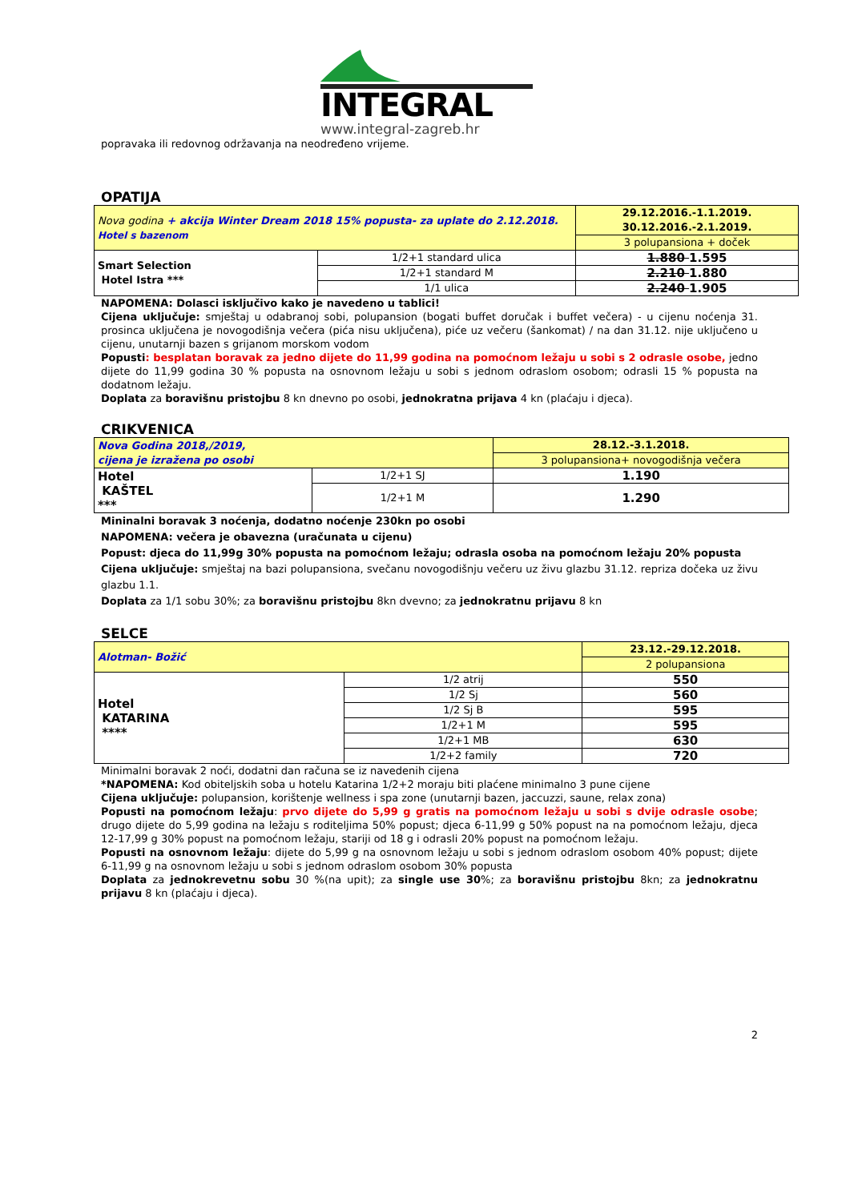INTEGRAL
www.integral-zagreb.hr
popravaka ili redovnog održavanja na neodređeno vrijeme.
OPATIJA
| Nova godina + akcija Winter Dream 2018 15% popusta- za uplate do 2.12.2018. Hotel s bazenom | | 29.12.2016.-1.1.2019. 30.12.2016.-2.1.2019. |
| | | 3 polupansiona + doček |
| Smart Selection Hotel Istra *** | 1/2+1 standard ulica | 1.880 1.595 |
| | 1/2+1 standard M | 2.210 1.880 |
| | 1/1 ulica | 2.240 1.905 |
NAPOMENA: Dolasci isključivo kako je navedeno u tablici!
Cijena uključuje: smještaj u odabranoj sobi, polupansion (bogati buffet doručak i buffet večera) - u cijenu noćenja 31. prosinca uključena je novogodišnja večera (pića nisu uključena), piće uz večeru (šankomat) / na dan 31.12. nije uključeno u cijenu, unutarnji bazen s grijanom morskom vodom
Popusti: besplatan boravak za jedno dijete do 11,99 godina na pomoćnom ležaju u sobi s 2 odrasle osobe, jedno dijete do 11,99 godina 30 % popusta na osnovnom ležaju u sobi s jednom odraslom osobom; odrasli 15 % popusta na dodatnom ležaju.
Doplata za boravišnu pristojbu 8 kn dnevno po osobi, jednokratna prijava 4 kn (plaćaju i djeca).
CRIKVENICA
| Nova Godina 2018,/2019, cijena je izražena po osobi | | 28.12.-3.1.2018. |
| | | 3 polupansiona+ novogodišnja večera |
| Hotel KAŠTEL *** | 1/2+1 SJ | 1.190 |
| | 1/2+1 M | 1.290 |
Mininalni boravak 3 noćenja, dodatno noćenje 230kn po osobi
NAPOMENA: večera je obavezna (uračunata u cijenu)
Popust: djeca do 11,99g 30% popusta na pomoćnom ležaju; odrasla osoba na pomoćnom ležaju 20% popusta
Cijena uključuje: smještaj na bazi polupansiona, svečanu novogodišnju večeru uz živu glazbu 31.12. repriza dočeka uz živu glazbu 1.1.
Doplata za 1/1 sobu 30%; za boravišnu pristojbu 8kn dvevno; za jednokratnu prijavu 8 kn
SELCE
| Alotman- Božić | | 23.12.-29.12.2018. |
| | | 2 polupansiona |
| Hotel KATARINA **** | 1/2 atrij | 550 |
| | 1/2 Sj | 560 |
| | 1/2 Sj B | 595 |
| | 1/2+1 M | 595 |
| | 1/2+1 MB | 630 |
| | 1/2+2 family | 720 |
Minimalni boravak 2 noći, dodatni dan računa se iz navedenih cijena
*NAPOMENA: Kod obiteljskih soba u hotelu Katarina 1/2+2 moraju biti plaćene minimalno 3 pune cijene
Cijena uključuje: polupansion, korištenje wellness i spa zone (unutarnji bazen, jaccuzzi, saune, relax zona)
Popusti na pomoćnom ležaju: prvo dijete do 5,99 g gratis na pomoćnom ležaju u sobi s dvije odrasle osobe; drugo dijete do 5,99 godina na ležaju s roditeljima 50% popust; djeca 6-11,99 g 50% popust na na pomoćnom ležaju, djeca 12-17,99 g 30% popust na pomoćnom ležaju, stariji od 18 g i odrasli 20% popust na pomoćnom ležaju.
Popusti na osnovnom ležaju: dijete do 5,99 g na osnovnom ležaju u sobi s jednom odraslom osobom 40% popust; dijete 6-11,99 g na osnovnom ležaju u sobi s jednom odraslom osobom 30% popusta
Doplata za jednokrevetnu sobu 30 %(na upit); za single use 30%; za boravišnu pristojbu 8kn; za jednokratnu prijavu 8 kn (plaćaju i djeca).
2